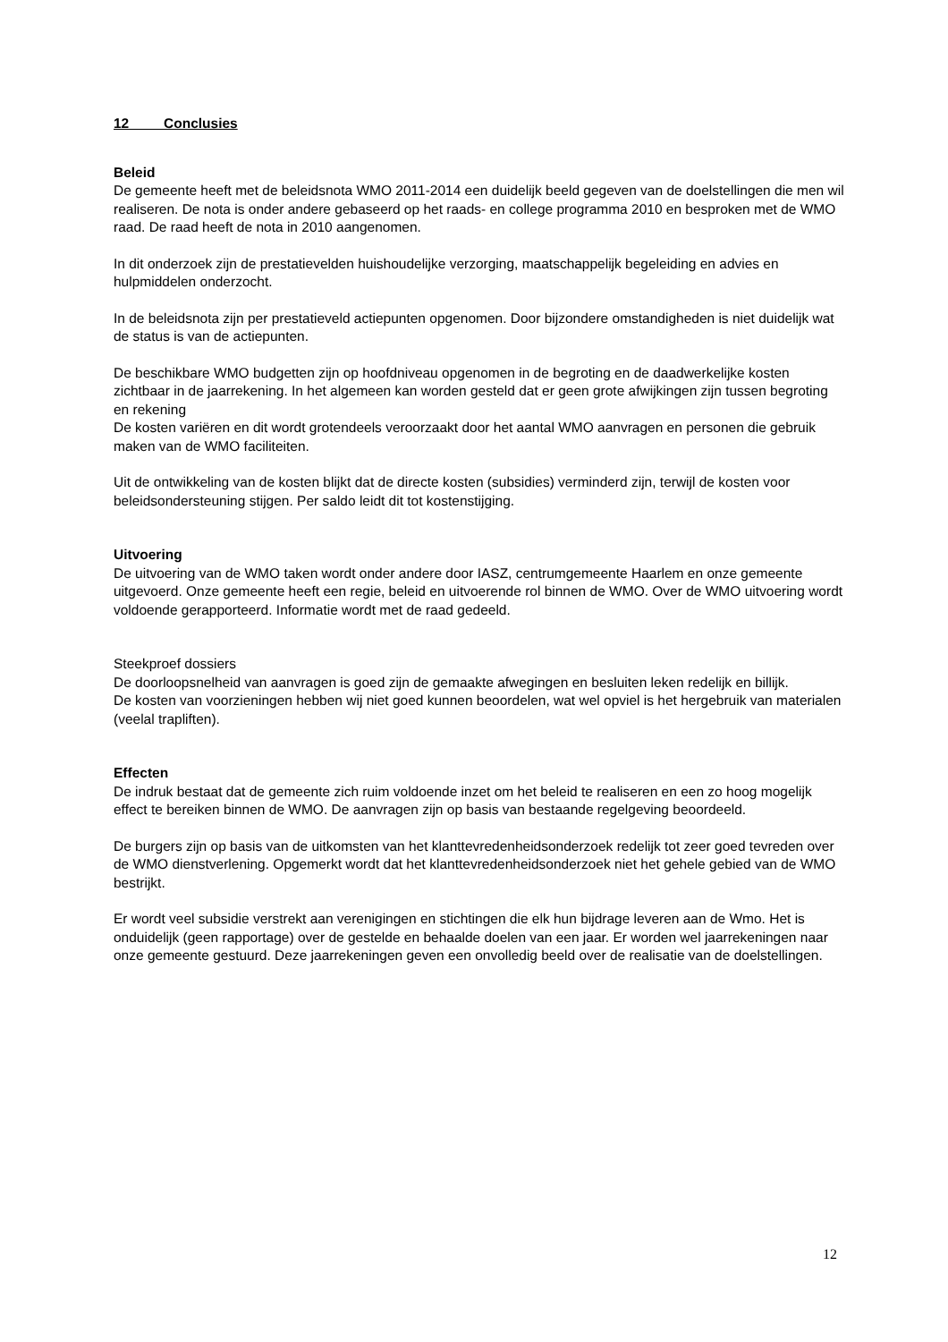12 Conclusies
Beleid
De gemeente heeft met de beleidsnota WMO 2011-2014 een duidelijk beeld gegeven van de doelstellingen die men wil realiseren. De nota is onder andere gebaseerd op het raads- en college programma 2010 en besproken met de WMO raad. De raad heeft de nota in 2010 aangenomen.
In dit onderzoek zijn de prestatievelden huishoudelijke verzorging, maatschappelijk begeleiding en advies en hulpmiddelen onderzocht.
In de beleidsnota zijn per prestatieveld actiepunten opgenomen. Door bijzondere omstandigheden is niet duidelijk wat de status is van de actiepunten.
De beschikbare WMO budgetten zijn op hoofdniveau opgenomen in de begroting en de daadwerkelijke kosten zichtbaar in de jaarrekening. In het algemeen kan worden gesteld dat er geen grote afwijkingen zijn tussen begroting en rekening
De kosten variëren en dit wordt grotendeels veroorzaakt door het aantal WMO aanvragen en personen die gebruik maken van de WMO faciliteiten.
Uit de ontwikkeling van de kosten blijkt dat de directe kosten (subsidies) verminderd zijn, terwijl de kosten voor beleidsondersteuning stijgen. Per saldo leidt dit tot kostenstijging.
Uitvoering
De uitvoering van de WMO taken wordt onder andere door IASZ, centrumgemeente Haarlem en onze gemeente uitgevoerd. Onze gemeente heeft een regie, beleid en uitvoerende rol binnen de WMO. Over de WMO uitvoering wordt voldoende gerapporteerd. Informatie wordt met de raad gedeeld.
Steekproef dossiers
De doorloopsnelheid van aanvragen is goed zijn de gemaakte afwegingen en besluiten leken redelijk en billijk.
De kosten van voorzieningen hebben wij niet goed kunnen beoordelen, wat wel opviel is het hergebruik van materialen (veelal trapliften).
Effecten
De indruk bestaat dat de gemeente zich ruim voldoende inzet om het beleid te realiseren en een zo hoog mogelijk effect te bereiken binnen de WMO. De aanvragen zijn op basis van bestaande regelgeving beoordeeld.
De burgers zijn op basis van de uitkomsten van het klanttevredenheidsonderzoek redelijk tot zeer goed tevreden over de WMO dienstverlening. Opgemerkt wordt dat het klanttevredenheidsonderzoek niet het gehele gebied van de WMO bestrijkt.
Er wordt veel subsidie verstrekt aan verenigingen en stichtingen die elk hun bijdrage leveren aan de Wmo. Het is onduidelijk (geen rapportage) over de gestelde en behaalde doelen van een jaar. Er worden wel jaarrekeningen naar onze gemeente gestuurd. Deze jaarrekeningen geven een onvolledig beeld over de realisatie van de doelstellingen.
12